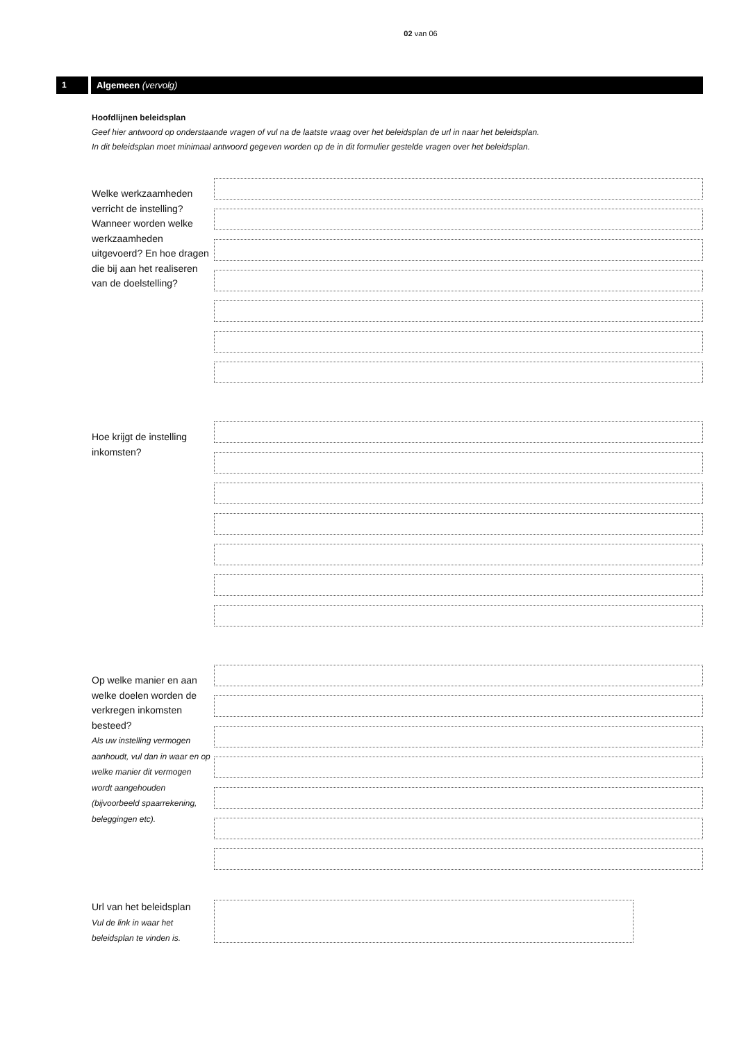02 van 06
1 Algemeen (vervolg)
Hoofdlijnen beleidsplan
Geef hier antwoord op onderstaande vragen of vul na de laatste vraag over het beleidsplan de url in naar het beleidsplan.
In dit beleidsplan moet minimaal antwoord gegeven worden op de in dit formulier gestelde vragen over het beleidsplan.
Welke werkzaamheden verricht de instelling? Wanneer worden welke werkzaamheden uitgevoerd? En hoe dragen die bij aan het realiseren van de doelstelling?
Hoe krijgt de instelling inkomsten?
Op welke manier en aan welke doelen worden de verkregen inkomsten besteed?
Als uw instelling vermogen aanhoudt, vul dan in waar en op welke manier dit vermogen wordt aangehouden (bijvoorbeeld spaarrekening, beleggingen etc).
Url van het beleidsplan
Vul de link in waar het beleidsplan te vinden is.